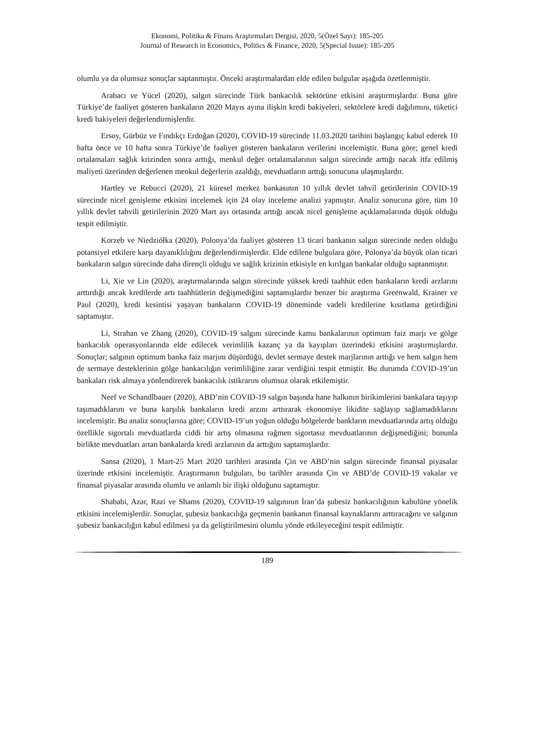Ekonomi, Politika & Finans Araştırmaları Dergisi, 2020, 5(Özel Sayı): 185-205
Journal of Research in Economics, Politics & Finance, 2020, 5(Special Issue): 185-205
olumlu ya da olumsuz sonuçlar saptanmıştır. Önceki araştırmalardan elde edilen bulgular aşağıda özetlenmiştir.
Arabacı ve Yücel (2020), salgın sürecinde Türk bankacılık sektörüne etkisini araştırmışlardır. Buna göre Türkiye’de faaliyet gösteren bankaların 2020 Mayıs ayına ilişkin kredi bakiyeleri, sektörlere kredi dağılımını, tüketici kredi bakiyeleri değerlendirmişlerdir.
Ersoy, Gürbüz ve Fındıkçı Erdoğan (2020), COVID-19 sürecinde 11.03.2020 tarihini başlangıç kabul ederek 10 hafta önce ve 10 hafta sonra Türkiye’de faaliyet gösteren bankaların verilerini incelemiştir. Buna göre; genel kredi ortalamaları sağlık krizinden sonra arttığı, menkul değer ortalamalarının salgın sürecinde arttığı nacak itfa edilmiş maliyeti üzerinden değerlenen menkul değerlerin azaldığı, mevduatların arttığı sonucuna ulaşmışlardır.
Hartley ve Rebucci (2020), 21 küresel merkez bankasının 10 yıllık devlet tahvil getirilerinin COVID-19 sürecinde nicel genişleme etkisini incelemek için 24 olay inceleme analizi yapmıştır. Analiz sonucuna göre, tüm 10 yıllık devlet tahvili getirilerinin 2020 Mart ayı ortasında arttığı ancak nicel genişleme açıklamalarında düşük olduğu tespit edilmiştir.
Korzeb ve Niedziółka (2020), Polonya’da faaliyet gösteren 13 ticari bankanın salgın sürecinde neden olduğu potansiyel etkilere karşı dayanıklılığını değerlendirmişlerdir. Elde edilene bulgulara göre, Polonya’da büyük olan ticari bankaların salgın sürecinde daha dirençli olduğu ve sağlık krizinin etkisiyle en kırılgan bankalar olduğu saptanmıştır.
Li, Xie ve Lin (2020), araştırmalarında salgın sürecinde yüksek kredi taahhüt eden bankaların kredi arzlarını arttırdığı ancak kredilerde artı taahhütlerin değişmediğini saptamışlardır benzer bir araştırma Greenwald, Krainer ve Paul (2020), kredi kesintisi yaşayan bankaların COVID-19 döneminde vadeli kredilerine kısıtlama getirdiğini saptamıştır.
Li, Strahan ve Zhang (2020), COVID-19 salgını sürecinde kamu bankalarının optimum faiz marjı ve gölge bankacılık operasyonlarında elde edilecek verimlilik kazanç ya da kayıpları üzerindeki etkisini araştırmışlardır. Sonuçlar; salgının optimum banka faiz marjını düşürdüğü, devlet sermaye destek marjlarının arttığı ve hem salgın hem de sermaye desteklerinin gölge bankacılığın verimliliğine zarar verdiğini tespit etmiştir. Bu durumda COVID-19’un bankaları risk almaya yönlendirerek bankacılık istikrarını olumsuz olarak etkilemiştir.
Neef ve Schandlbauer (2020), ABD’nin COVID-19 salgın başında hane halkının birikimlerini bankalara taşıyıp taşımadıklarını ve buna karşılık bankaların kredi arzını arttırarak ekonomiye likidite sağlayıp sağlamadıklarını incelemiştir. Bu analiz sonuçlarına göre; COVID-19’un yoğun olduğu bölgelerde bankların mevduatlarında artış olduğu özellikle sigortalı mevduatlarda ciddi bir artış olmasına rağmen sigortasız mevduatlarının değişmediğini; bununla birlikte mevduatları artan bankalarda kredi arzlarının da arttığını saptamışlardır.
Sansa (2020), 1 Mart-25 Mart 2020 tarihleri arasında Çin ve ABD’nin salgın sürecinde finansal piyasalar üzerinde etkisini incelemiştir. Araştırmanın bulguları, bu tarihler arasında Çin ve ABD’de COVID-19 vakalar ve finansal piyasalar arasında olumlu ve anlamlı bir ilişki olduğunu saptamıştır.
Shababi, Azar, Razi ve Shams (2020), COVID-19 salgınının İran’da şubesiz bankacılığının kabulüne yönelik etkisini incelemişlerdir. Sonuçlar, şubesiz bankacılığa geçmenin bankanın finansal kaynaklarını arttıracağını ve salgının şubesiz bankacılığın kabul edilmesi ya da geliştirilmesini olumlu yönde etkileyeceğini tespit edilmiştir.
189